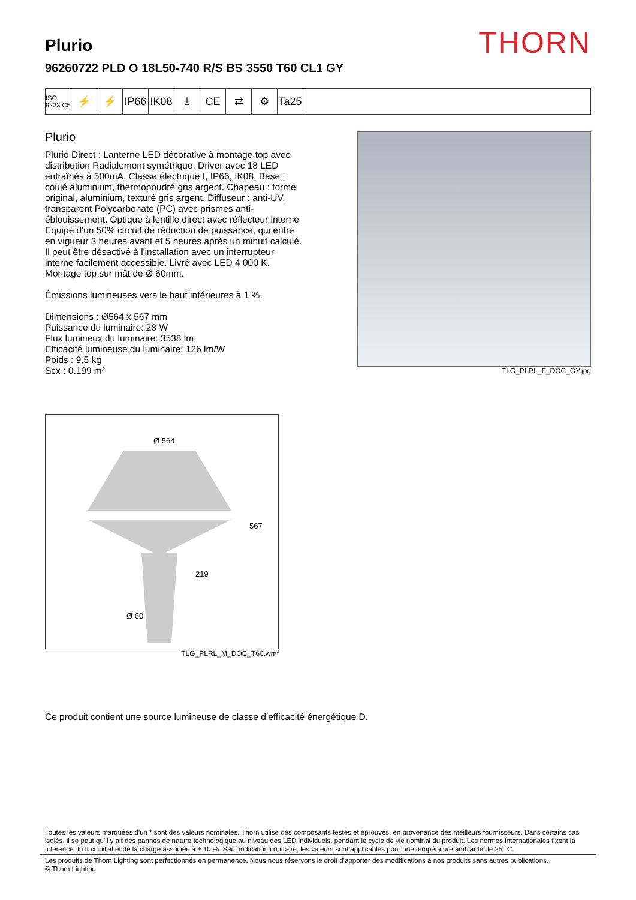THORN
Plurio
96260722 PLD O 18L50-740 R/S BS 3550 T60 CL1 GY
ISO 9223 C5
⚡ ⚡ IP66
IK08
⏚ CE ⇄ ⚙ Ta25
Plurio
Plurio Direct : Lanterne LED décorative à montage top avec distribution Radialement symétrique. Driver avec 18 LED entraînés à 500mA. Classe électrique I, IP66, IK08. Base : coulé aluminium, thermopoudré gris argent. Chapeau : forme original, aluminium, texturé gris argent. Diffuseur : anti-UV, transparent Polycarbonate (PC) avec prismes anti-éblouissement. Optique à lentille direct avec réflecteur interne Equipé d'un 50% circuit de réduction de puissance, qui entre en vigueur 3 heures avant et 5 heures après un minuit calculé. Il peut être désactivé à l'installation avec un interrupteur interne facilement accessible. Livré avec LED 4 000 K. Montage top sur mât de Ø 60mm.
Émissions lumineuses vers le haut inférieures à 1 %.
Dimensions : Ø564 x 567 mm
Puissance du luminaire: 28 W
Flux lumineux du luminaire: 3538 lm
Efficacité lumineuse du luminaire: 126 lm/W
Poids : 9,5 kg
Scx : 0.199 m²
TLG_PLRL_F_DOC_GY.jpg
Ø 564
567
219
Ø 60
TLG_PLRL_M_DOC_T60.wmf
Ce produit contient une source lumineuse de classe d’efficacité énergétique D.
Toutes les valeurs marquées d'un * sont des valeurs nominales. Thorn utilise des composants testés et éprouvés, en provenance des meilleurs fournisseurs. Dans certains cas isolés, il se peut qu’il y ait des pannes de nature technologique au niveau des LED individuels, pendant le cycle de vie nominal du produit. Les normes internationales fixent la tolérance du flux initial et de la charge associée à ± 10 %. Sauf indication contraire, les valeurs sont applicables pour une température ambiante de 25 °C.
Les produits de Thorn Lighting sont perfectionnés en permanence. Nous nous réservons le droit d'apporter des modifications à nos produits sans autres publications.
© Thorn Lighting